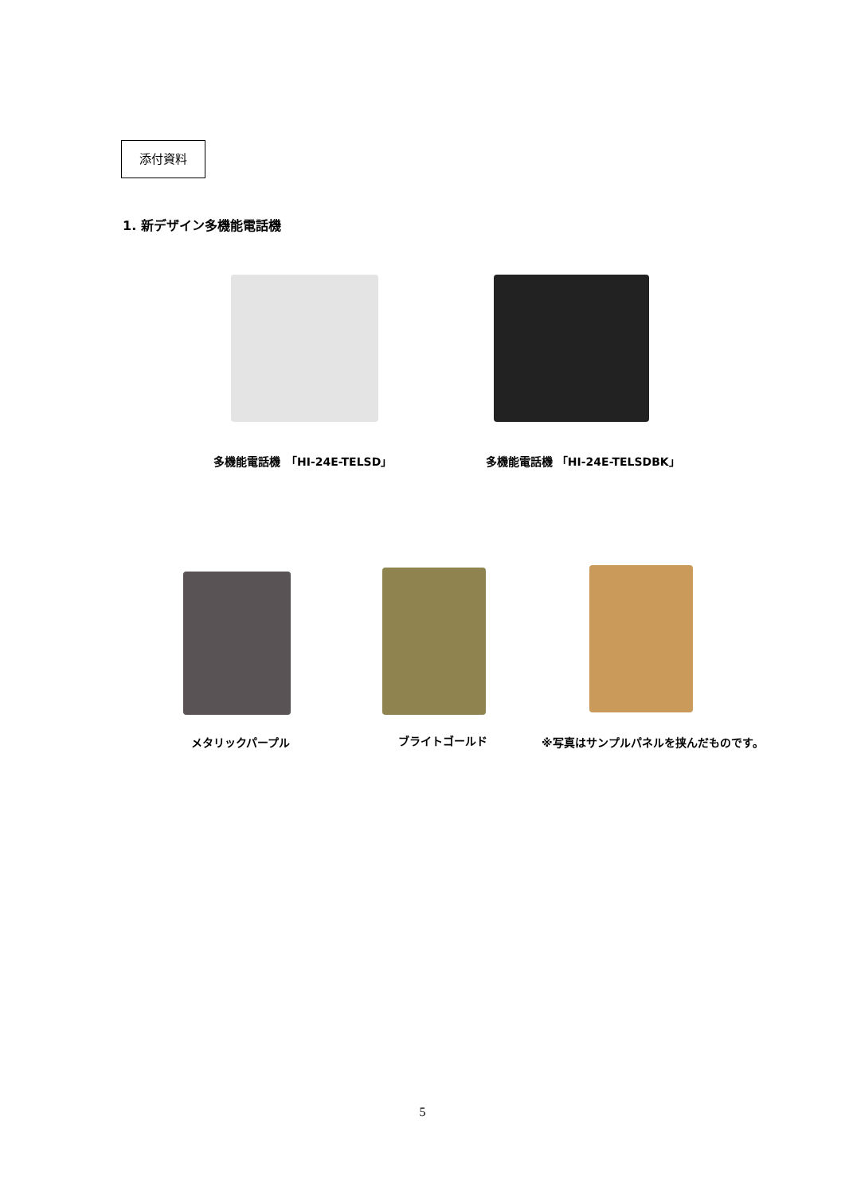添付資料
1. 新デザイン多機能電話機
多機能電話機　「HI-24E-TELSD」 多機能電話機 「HI-24E-TELSDBK」
メタリックパープル ブライトゴールド ※写真はサンプルパネルを挟んだものです。
5